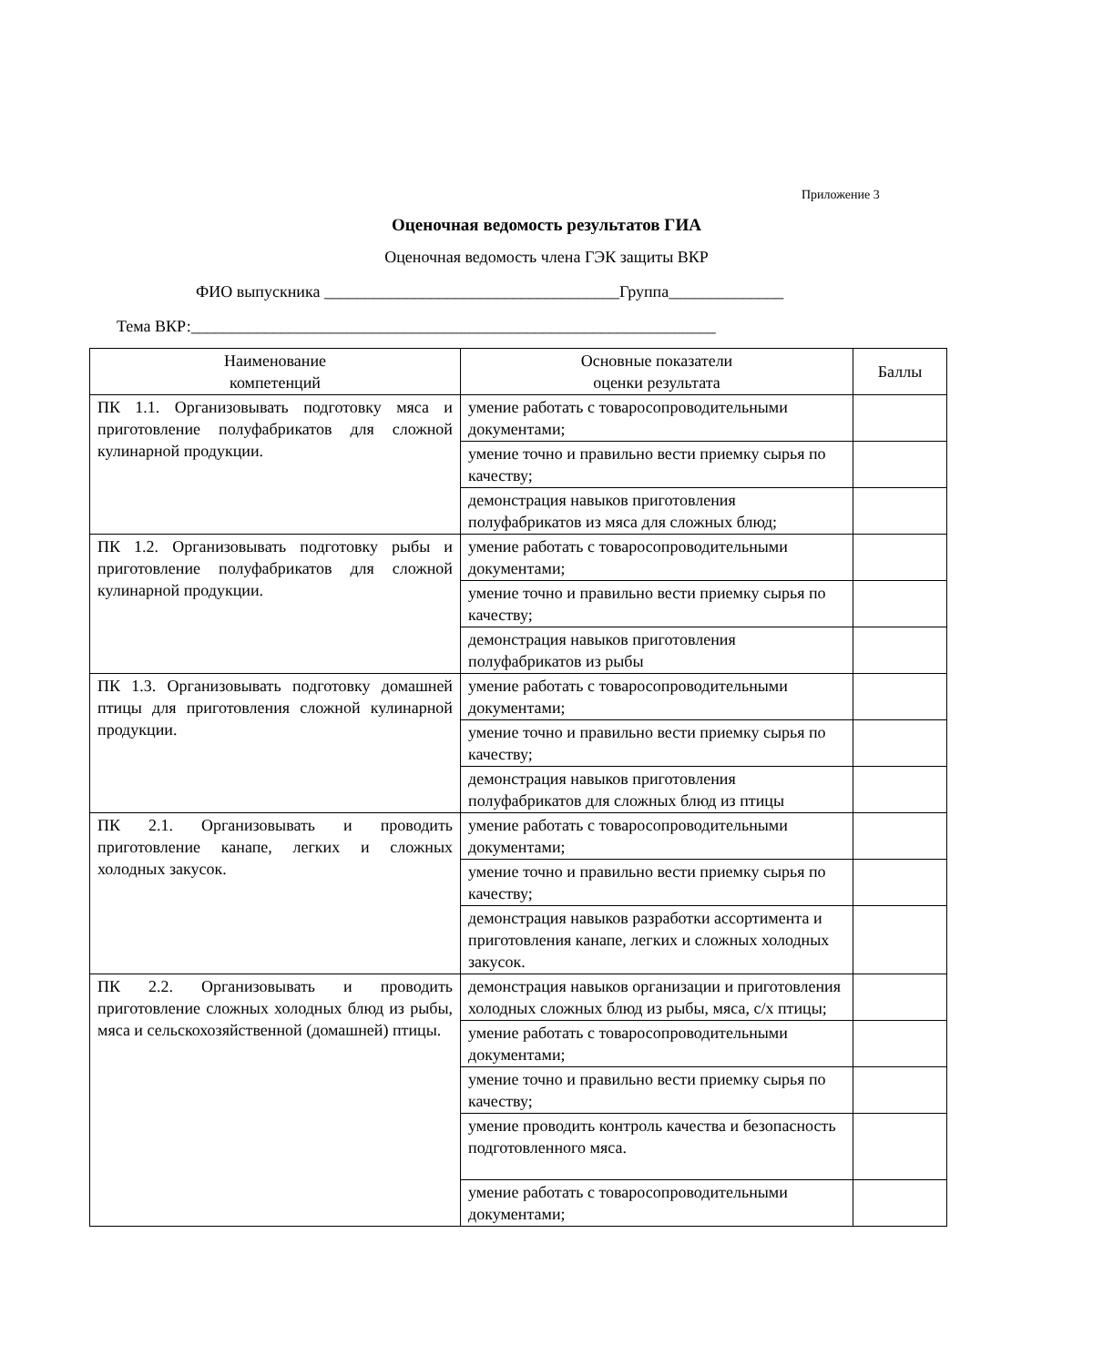Приложение 3
Оценочная ведомость результатов ГИА
Оценочная ведомость члена ГЭК защиты ВКР
ФИО выпускника ____________________________________Группа______________
Тема ВКР:________________________________________________________________
| Наименование компетенций | Основные показатели оценки результата | Баллы |
| --- | --- | --- |
| ПК 1.1. Организовывать подготовку мяса и приготовление полуфабрикатов для сложной кулинарной продукции. | умение работать с товаросопроводительными документами; | |
| | умение точно и правильно вести приемку сырья по качеству; | |
| | демонстрация навыков приготовления полуфабрикатов из мяса для сложных блюд; | |
| ПК 1.2. Организовывать подготовку рыбы и приготовление полуфабрикатов для сложной кулинарной продукции. | умение работать с товаросопроводительными документами; | |
| | умение точно и правильно вести приемку сырья по качеству; | |
| | демонстрация навыков приготовления полуфабрикатов из рыбы | |
| ПК 1.3. Организовывать подготовку домашней птицы для приготовления сложной кулинарной продукции. | умение работать с товаросопроводительными документами; | |
| | умение точно и правильно вести приемку сырья по качеству; | |
| | демонстрация навыков приготовления полуфабрикатов для сложных блюд из птицы | |
| ПК 2.1. Организовывать и проводить приготовление канапе, легких и сложных холодных закусок. | умение работать с товаросопроводительными документами; | |
| | умение точно и правильно вести приемку сырья по качеству; | |
| | демонстрация навыков разработки ассортимента и приготовления канапе, легких и сложных холодных закусок. | |
| ПК 2.2. Организовывать и проводить приготовление сложных холодных блюд из рыбы, мяса и сельскохозяйственной (домашней) птицы. | демонстрация навыков организации и приготовления холодных сложных блюд из рыбы, мяса, с/х птицы; | |
| | умение работать с товаросопроводительными документами; | |
| | умение точно и правильно вести приемку сырья по качеству; | |
| | умение проводить контроль качества и безопасность подготовленного мяса. | |
| | умение работать с товаросопроводительными документами; | |